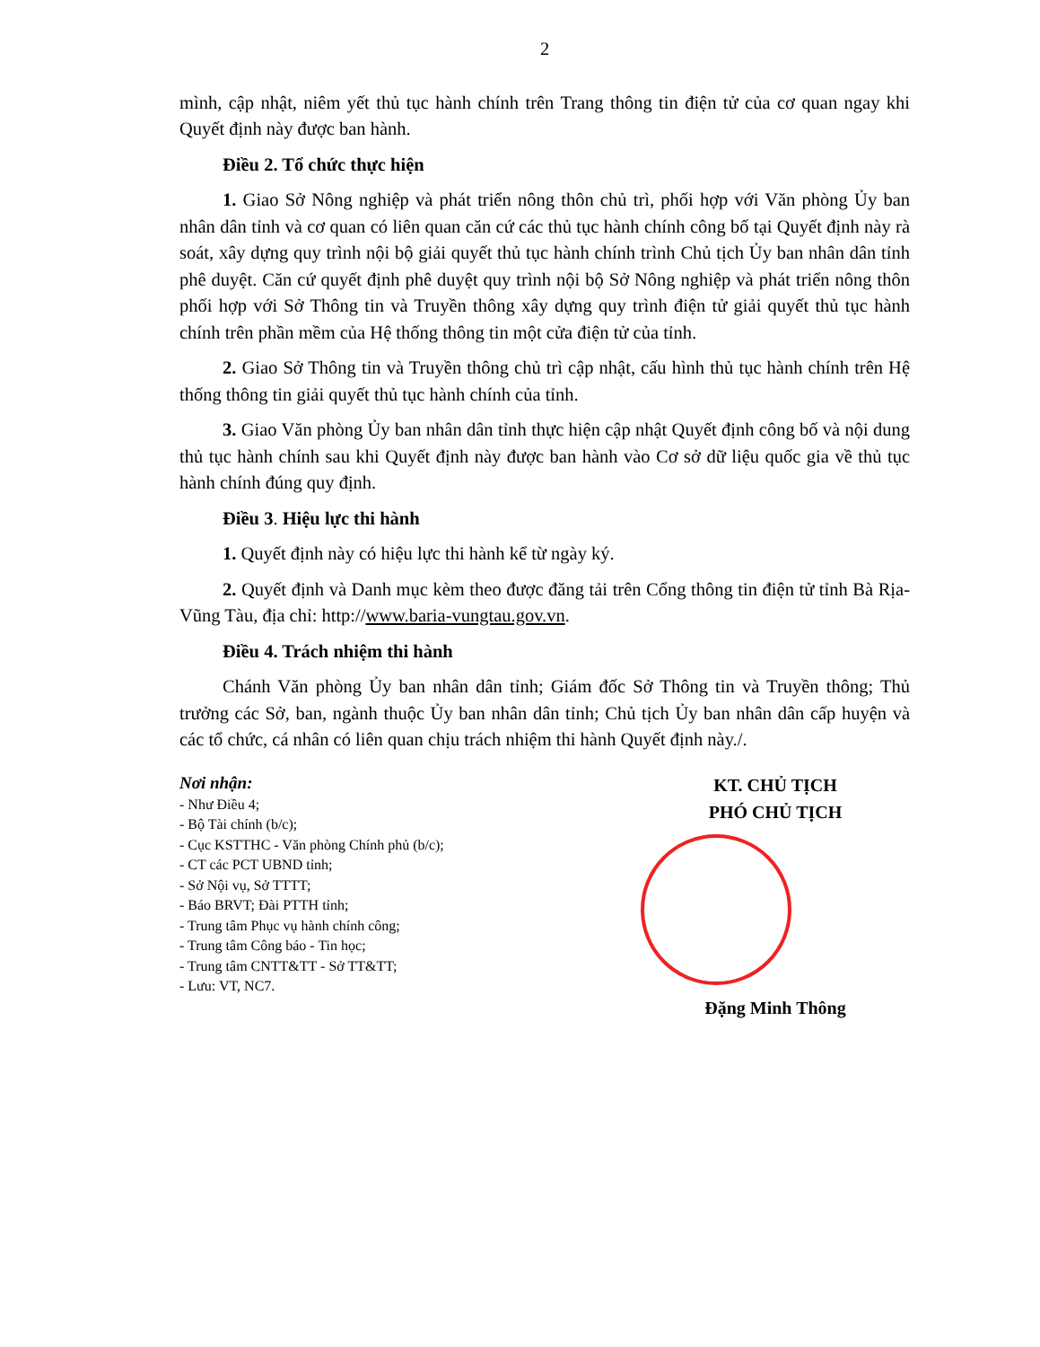2
mình, cập nhật, niêm yết thủ tục hành chính trên Trang thông tin điện tử của cơ quan ngay khi Quyết định này được ban hành.
Điều 2. Tổ chức thực hiện
1. Giao Sở Nông nghiệp và phát triển nông thôn chủ trì, phối hợp với Văn phòng Ủy ban nhân dân tỉnh và cơ quan có liên quan căn cứ các thủ tục hành chính công bố tại Quyết định này rà soát, xây dựng quy trình nội bộ giải quyết thủ tục hành chính trình Chủ tịch Ủy ban nhân dân tỉnh phê duyệt. Căn cứ quyết định phê duyệt quy trình nội bộ Sở Nông nghiệp và phát triển nông thôn phối hợp với Sở Thông tin và Truyền thông xây dựng quy trình điện tử giải quyết thủ tục hành chính trên phần mềm của Hệ thống thông tin một cửa điện tử của tỉnh.
2. Giao Sở Thông tin và Truyền thông chủ trì cập nhật, cấu hình thủ tục hành chính trên Hệ thống thông tin giải quyết thủ tục hành chính của tỉnh.
3. Giao Văn phòng Ủy ban nhân dân tỉnh thực hiện cập nhật Quyết định công bố và nội dung thủ tục hành chính sau khi Quyết định này được ban hành vào Cơ sở dữ liệu quốc gia về thủ tục hành chính đúng quy định.
Điều 3. Hiệu lực thi hành
1. Quyết định này có hiệu lực thi hành kể từ ngày ký.
2. Quyết định và Danh mục kèm theo được đăng tải trên Cổng thông tin điện tử tỉnh Bà Rịa-Vũng Tàu, địa chỉ: http://www.baria-vungtau.gov.vn.
Điều 4. Trách nhiệm thi hành
Chánh Văn phòng Ủy ban nhân dân tỉnh; Giám đốc Sở Thông tin và Truyền thông; Thủ trưởng các Sở, ban, ngành thuộc Ủy ban nhân dân tỉnh; Chủ tịch Ủy ban nhân dân cấp huyện và các tổ chức, cá nhân có liên quan chịu trách nhiệm thi hành Quyết định này./.
Nơi nhận:
- Như Điều 4;
- Bộ Tài chính (b/c);
- Cục KSTTHC - Văn phòng Chính phủ (b/c);
- CT các PCT UBND tỉnh;
- Sở Nội vụ, Sở TTTT;
- Báo BRVT; Đài PTTH tỉnh;
- Trung tâm Phục vụ hành chính công;
- Trung tâm Công báo - Tin học;
- Trung tâm CNTT&TT - Sở TT&TT;
- Lưu: VT, NC7.
KT. CHỦ TỊCH
PHÓ CHỦ TỊCH
Đặng Minh Thông